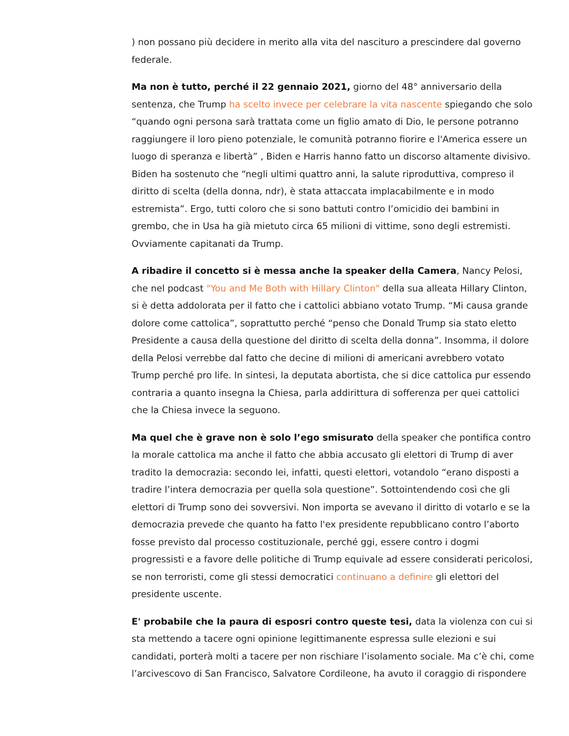) non possano più decidere in merito alla vita del nascituro a prescindere dal governo federale.
Ma non è tutto, perché il 22 gennaio 2021, giorno del 48° anniversario della sentenza, che Trump ha scelto invece per celebrare la vita nascente spiegando che solo “quando ogni persona sarà trattata come un figlio amato di Dio, le persone potranno raggiungere il loro pieno potenziale, le comunità potranno fiorire e l'America essere un luogo di speranza e libertà” , Biden e Harris hanno fatto un discorso altamente divisivo. Biden ha sostenuto che “negli ultimi quattro anni, la salute riproduttiva, compreso il diritto di scelta (della donna, ndr), è stata attaccata implacabilmente e in modo estremista”. Ergo, tutti coloro che si sono battuti contro l’omicidio dei bambini in grembo, che in Usa ha già mietuto circa 65 milioni di vittime, sono degli estremisti. Ovviamente capitanati da Trump.
A ribadire il concetto si è messa anche la speaker della Camera, Nancy Pelosi, che nel podcast "You and Me Both with Hillary Clinton" della sua alleata Hillary Clinton, si è detta addolorata per il fatto che i cattolici abbiano votato Trump. “Mi causa grande dolore come cattolica”, soprattutto perché “penso che Donald Trump sia stato eletto Presidente a causa della questione del diritto di scelta della donna”. Insomma, il dolore della Pelosi verrebbe dal fatto che decine di milioni di americani avrebbero votato Trump perché pro life. In sintesi, la deputata abortista, che si dice cattolica pur essendo contraria a quanto insegna la Chiesa, parla addirittura di sofferenza per quei cattolici che la Chiesa invece la seguono.
Ma quel che è grave non è solo l’ego smisurato della speaker che pontifica contro la morale cattolica ma anche il fatto che abbia accusato gli elettori di Trump di aver tradito la democrazia: secondo lei, infatti, questi elettori, votandolo “erano disposti a tradire l’intera democrazia per quella sola questione”. Sottointendendo così che gli elettori di Trump sono dei sovversivi. Non importa se avevano il diritto di votarlo e se la democrazia prevede che quanto ha fatto l'ex presidente repubblicano contro l’aborto fosse previsto dal processo costituzionale, perché ggi, essere contro i dogmi progressisti e a favore delle politiche di Trump equivale ad essere considerati pericolosi, se non terroristi, come gli stessi democratici continuano a definire gli elettori del presidente uscente.
E' probabile che la paura di esposri contro queste tesi, data la violenza con cui si sta mettendo a tacere ogni opinione legittimanente espressa sulle elezioni e sui candidati, porterà molti a tacere per non rischiare l’isolamento sociale. Ma c’è chi, come l’arcivescovo di San Francisco, Salvatore Cordileone, ha avuto il coraggio di rispondere